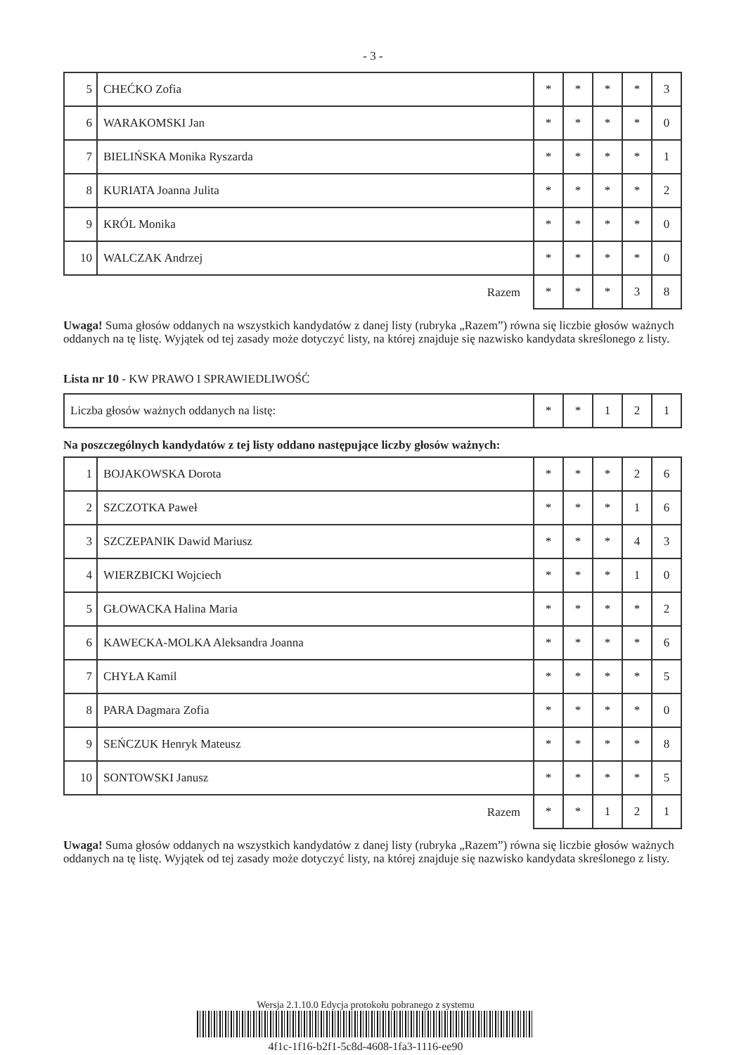- 3 -
| 5 | CHEĆKO Zofia | * | * | * | * | 3 |
| 6 | WARAKOMSKI Jan | * | * | * | * | 0 |
| 7 | BIELIŃSKA Monika Ryszarda | * | * | * | * | 1 |
| 8 | KURIATA Joanna Julita | * | * | * | * | 2 |
| 9 | KRÓL Monika | * | * | * | * | 0 |
| 10 | WALCZAK Andrzej | * | * | * | * | 0 |
| Razem | | * | * | * | 3 | 8 |
Uwaga! Suma głosów oddanych na wszystkich kandydatów z danej listy (rubryka „Razem”) równa się liczbie głosów ważnych oddanych na tę listę. Wyjątek od tej zasady może dotyczyć listy, na której znajduje się nazwisko kandydata skreślonego z listy.
Lista nr 10 - KW PRAWO I SPRAWIEDLIWOŚĆ
| Liczba głosów ważnych oddanych na listę: | * | * | 1 | 2 | 1 |
Na poszczególnych kandydatów z tej listy oddano następujące liczby głosów ważnych:
| 1 | BOJAKOWSKA Dorota | * | * | * | 2 | 6 |
| 2 | SZCZOTKA Paweł | * | * | * | 1 | 6 |
| 3 | SZCZEPANIK Dawid Mariusz | * | * | * | 4 | 3 |
| 4 | WIERZBICKI Wojciech | * | * | * | 1 | 0 |
| 5 | GŁOWACKA Halina Maria | * | * | * | * | 2 |
| 6 | KAWECKA-MOLKA Aleksandra Joanna | * | * | * | * | 6 |
| 7 | CHYŁA Kamil | * | * | * | * | 5 |
| 8 | PARA Dagmara Zofia | * | * | * | * | 0 |
| 9 | SEŃCZUK Henryk Mateusz | * | * | * | * | 8 |
| 10 | SONTOWSKI Janusz | * | * | * | * | 5 |
| Razem | | * | * | 1 | 2 | 1 |
Uwaga! Suma głosów oddanych na wszystkich kandydatów z danej listy (rubryka „Razem”) równa się liczbie głosów ważnych oddanych na tę listę. Wyjątek od tej zasady może dotyczyć listy, na której znajduje się nazwisko kandydata skreślonego z listy.
Wersja 2.1.10.0 Edycja protokołu pobranego z systemu
4f1c-1f16-b2f1-5c8d-4608-1fa3-1116-ee90